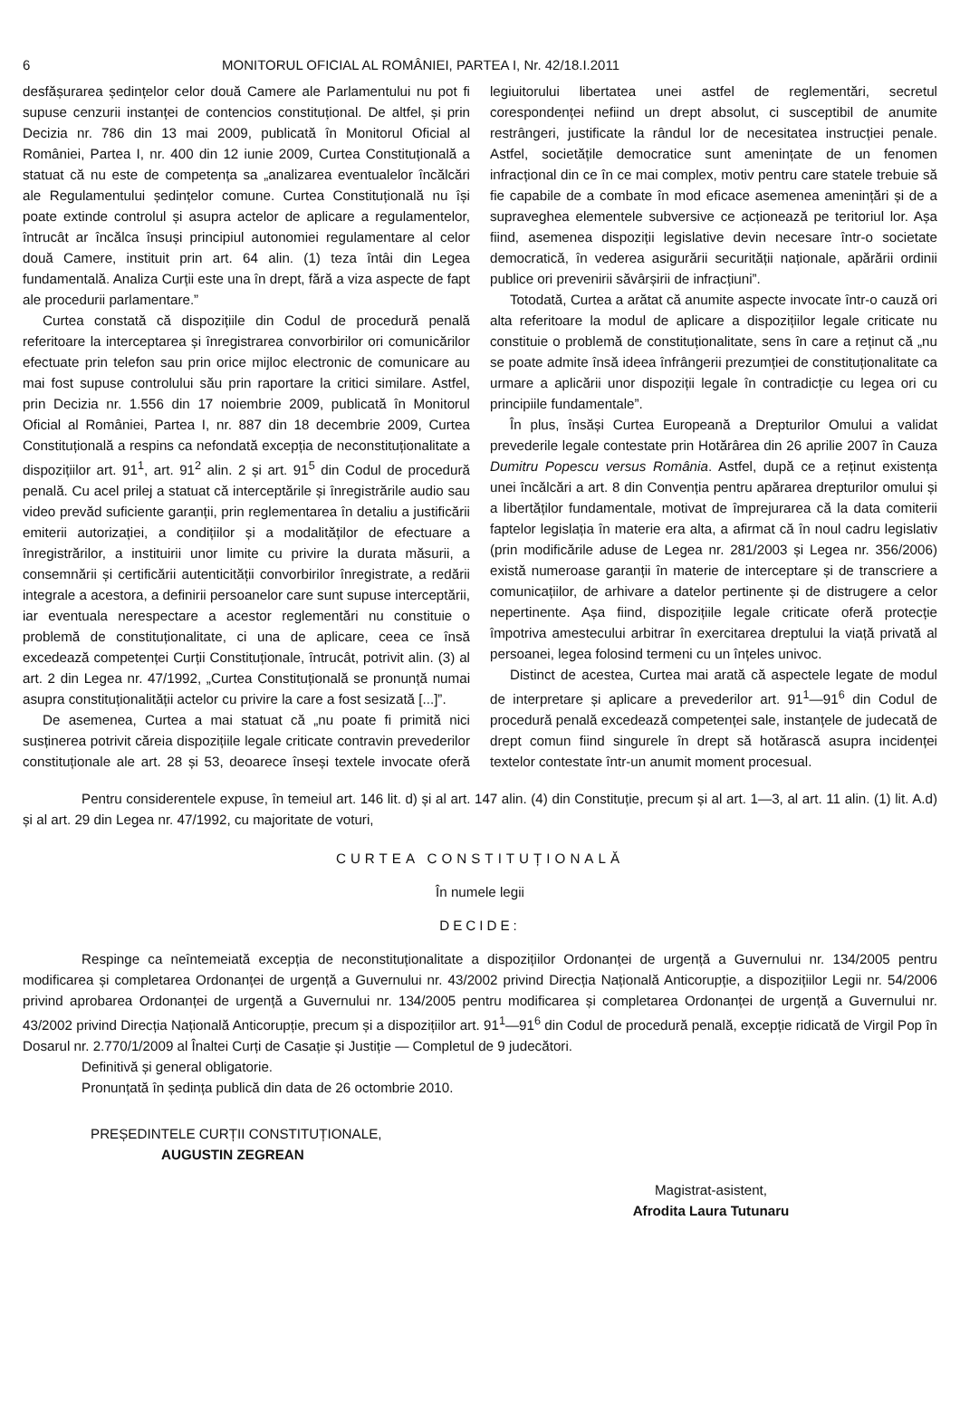6 MONITORUL OFICIAL AL ROMÂNIEI, PARTEA I, Nr. 42/18.I.2011
desfășurarea ședințelor celor două Camere ale Parlamentului nu pot fi supuse cenzurii instanței de contencios constituțional. De altfel, și prin Decizia nr. 786 din 13 mai 2009, publicată în Monitorul Oficial al României, Partea I, nr. 400 din 12 iunie 2009, Curtea Constituțională a statuat că nu este de competența sa „analizarea eventualelor încălcări ale Regulamentului ședințelor comune. Curtea Constituțională nu își poate extinde controlul și asupra actelor de aplicare a regulamentelor, întrucât ar încălca însuși principiul autonomiei regulamentare al celor două Camere, instituit prin art. 64 alin. (1) teza întâi din Legea fundamentală. Analiza Curții este una în drept, fără a viza aspecte de fapt ale procedurii parlamentare.”
Curtea constată că dispozițiile din Codul de procedură penală referitoare la interceptarea și înregistrarea convorbirilor ori comunicărilor efectuate prin telefon sau prin orice mijloc electronic de comunicare au mai fost supuse controlului său prin raportare la critici similare. Astfel, prin Decizia nr. 1.556 din 17 noiembrie 2009, publicată în Monitorul Oficial al României, Partea I, nr. 887 din 18 decembrie 2009, Curtea Constituțională a respins ca nefondată excepția de neconstituționalitate a dispozițiilor art. 91<sup>1</sup>, art. 91<sup>2</sup> alin. 2 și art. 91<sup>5</sup> din Codul de procedură penală. Cu acel prilej a statuat că interceptările și înregistrările audio sau video prevăd suficiente garanții, prin reglementarea în detaliu a justificării emiterii autorizației, a condițiilor și a modalităților de efectuare a înregistrărilor, a instituirii unor limite cu privire la durata măsurii, a consemnării și certificării autenticității convorbirilor înregistrate, a redării integrale a acestora, a definirii persoanelor care sunt supuse interceptării, iar eventuala nerespectare a acestor reglementări nu constituie o problemă de constituționalitate, ci una de aplicare, ceea ce însă excedează competenței Curții Constituționale, întrucât, potrivit alin. (3) al art. 2 din Legea nr. 47/1992, „Curtea Constituțională se pronunță numai asupra constituționalității actelor cu privire la care a fost sesizată [...]”.
De asemenea, Curtea a mai statuat că „nu poate fi primită nici susținerea potrivit căreia dispozițiile legale criticate contravin prevederilor constituționale ale art. 28 și 53, deoarece înseși textele invocate oferă legiuitorului libertatea unei astfel de reglementări, secretul corespondenței nefiind un drept absolut, ci susceptibil de anumite restrângeri, justificate la rândul lor de necesitatea instrucției penale. Astfel, societățile democratice sunt amenințate de un fenomen infracțional din ce în ce mai complex, motiv pentru care statele trebuie să fie capabile de a combate în mod eficace asemenea amenințări și de a supraveghea elementele subversive ce acționează pe teritoriul lor. Așa fiind, asemenea dispoziții legislative devin necesare într-o societate democratică, în vederea asigurării securității naționale, apărării ordinii publice ori prevenirii săvârșirii de infracțiuni”.
Totodată, Curtea a arătat că anumite aspecte invocate într-o cauză ori alta referitoare la modul de aplicare a dispozițiilor legale criticate nu constituie o problemă de constituționalitate, sens în care a reținut că „nu se poate admite însă ideea înfrângerii prezumției de constituționalitate ca urmare a aplicării unor dispoziții legale în contradicție cu legea ori cu principiile fundamentale”.
În plus, însăși Curtea Europeană a Drepturilor Omului a validat prevederile legale contestate prin Hotărârea din 26 aprilie 2007 în Cauza Dumitru Popescu versus România. Astfel, după ce a reținut existența unei încălcări a art. 8 din Convenția pentru apărarea drepturilor omului și a libertăților fundamentale, motivat de împrejurarea că la data comiterii faptelor legislația în materie era alta, a afirmat că în noul cadru legislativ (prin modificările aduse de Legea nr. 281/2003 și Legea nr. 356/2006) există numeroase garanții în materie de interceptare și de transcriere a comunicațiilor, de arhivare a datelor pertinente și de distrugere a celor nepertinente. Așa fiind, dispozițiile legale criticate oferă protecție împotriva amestecului arbitrar în exercitarea dreptului la viață privată al persoanei, legea folosind termeni cu un înțeles univoc.
Distinct de acestea, Curtea mai arată că aspectele legate de modul de interpretare și aplicare a prevederilor art. 91<sup>1</sup>—91<sup>6</sup> din Codul de procedură penală excedează competenței sale, instanțele de judecată de drept comun fiind singurele în drept să hotărască asupra incidenței textelor contestate într-un anumit moment procesual.
Pentru considerentele expuse, în temeiul art. 146 lit. d) și al art. 147 alin. (4) din Constituție, precum și al art. 1—3, al art. 11 alin. (1) lit. A.d) și al art. 29 din Legea nr. 47/1992, cu majoritate de voturi,
CURTEA CONSTITUȚIONALĂ
În numele legii
DECIDE:
Respinge ca neîntemeiată excepția de neconstituționalitate a dispozițiilor Ordonanței de urgență a Guvernului nr. 134/2005 pentru modificarea și completarea Ordonanței de urgență a Guvernului nr. 43/2002 privind Direcția Națională Anticorupție, a dispozițiilor Legii nr. 54/2006 privind aprobarea Ordonanței de urgență a Guvernului nr. 134/2005 pentru modificarea și completarea Ordonanței de urgență a Guvernului nr. 43/2002 privind Direcția Națională Anticorupție, precum și a dispozițiilor art. 91<sup>1</sup>—91<sup>6</sup> din Codul de procedură penală, excepție ridicată de Virgil Pop în Dosarul nr. 2.770/1/2009 al Înaltei Curți de Casație și Justiție — Completul de 9 judecători.
Definitivă și general obligatorie.
Pronunțată în ședința publică din data de 26 octombrie 2010.
PREȘEDINTELE CURȚII CONSTITUȚIONALE,
AUGUSTIN ZEGREAN
Magistrat-asistent,
Afrodita Laura Tutunaru